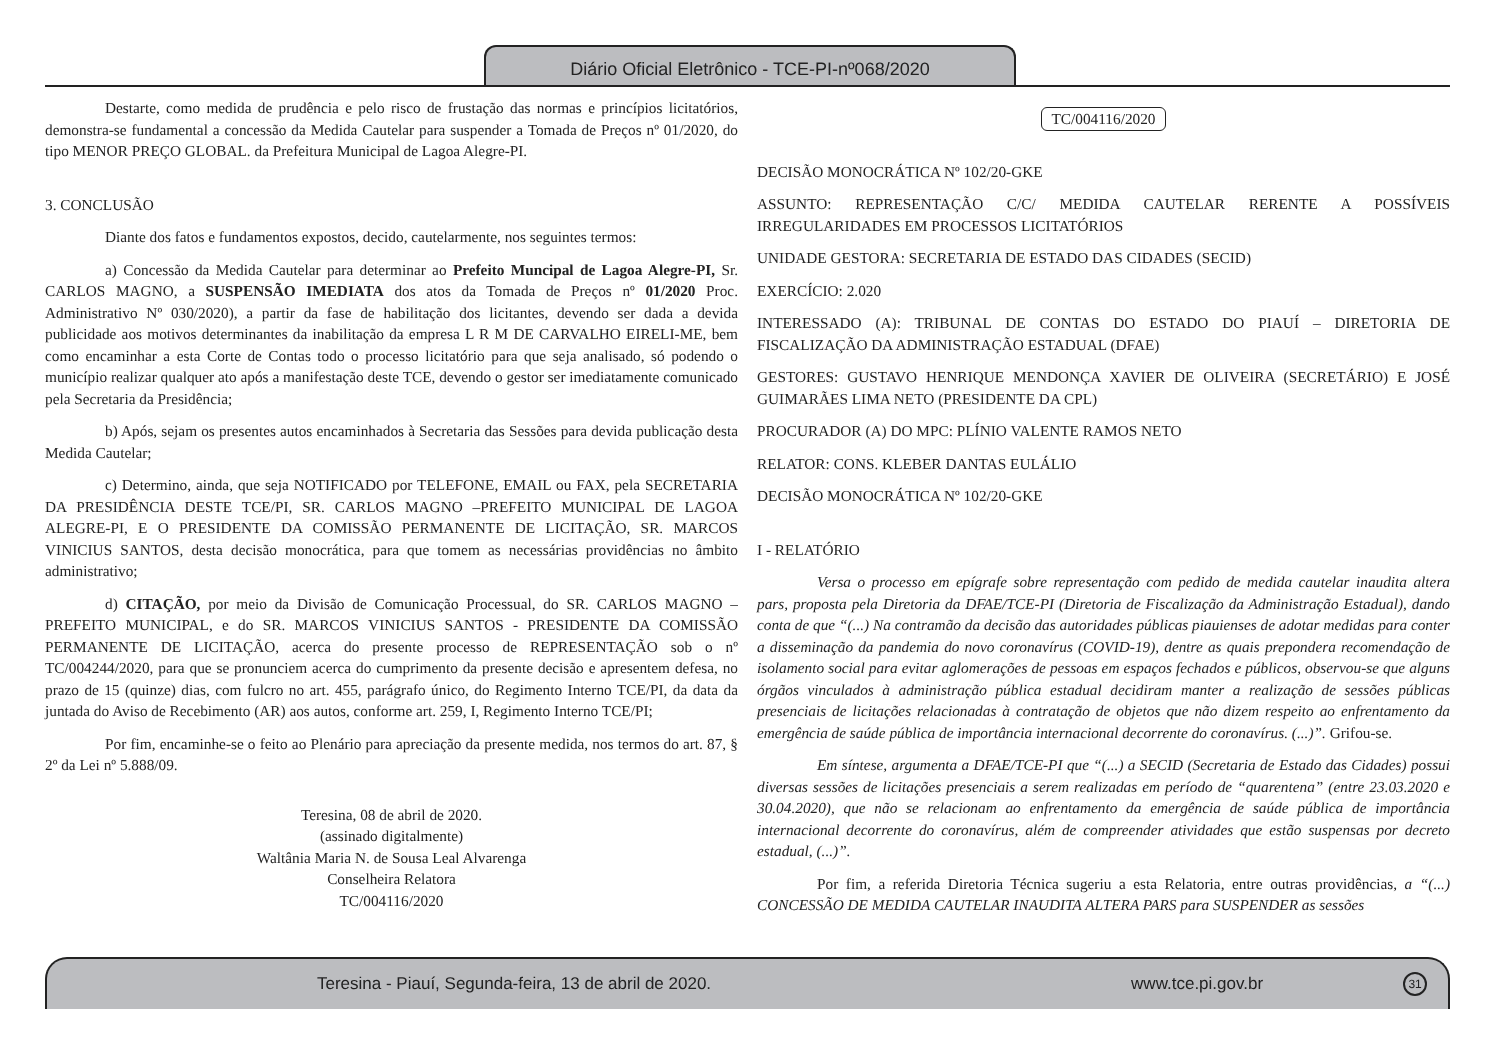Diário Oficial Eletrônico - TCE-PI-nº068/2020
Destarte, como medida de prudência e pelo risco de frustação das normas e princípios licitatórios, demonstra-se fundamental a concessão da Medida Cautelar para suspender a Tomada de Preços nº 01/2020, do tipo MENOR PREÇO GLOBAL. da Prefeitura Municipal de Lagoa Alegre-PI.
3. CONCLUSÃO
Diante dos fatos e fundamentos expostos, decido, cautelarmente, nos seguintes termos:
a) Concessão da Medida Cautelar para determinar ao Prefeito Muncipal de Lagoa Alegre-PI, Sr. CARLOS MAGNO, a SUSPENSÃO IMEDIATA dos atos da Tomada de Preços nº 01/2020 Proc. Administrativo Nº 030/2020), a partir da fase de habilitação dos licitantes, devendo ser dada a devida publicidade aos motivos determinantes da inabilitação da empresa L R M DE CARVALHO EIRELI-ME, bem como encaminhar a esta Corte de Contas todo o processo licitatório para que seja analisado, só podendo o município realizar qualquer ato após a manifestação deste TCE, devendo o gestor ser imediatamente comunicado pela Secretaria da Presidência;
b) Após, sejam os presentes autos encaminhados à Secretaria das Sessões para devida publicação desta Medida Cautelar;
c) Determino, ainda, que seja NOTIFICADO por TELEFONE, EMAIL ou FAX, pela SECRETARIA DA PRESIDÊNCIA DESTE TCE/PI, SR. CARLOS MAGNO –PREFEITO MUNICIPAL DE LAGOA ALEGRE-PI, E O PRESIDENTE DA COMISSÃO PERMANENTE DE LICITAÇÃO, SR. MARCOS VINICIUS SANTOS, desta decisão monocrática, para que tomem as necessárias providências no âmbito administrativo;
d) CITAÇÃO, por meio da Divisão de Comunicação Processual, do SR. CARLOS MAGNO – PREFEITO MUNICIPAL, e do SR. MARCOS VINICIUS SANTOS - PRESIDENTE DA COMISSÃO PERMANENTE DE LICITAÇÃO, acerca do presente processo de REPRESENTAÇÃO sob o nº TC/004244/2020, para que se pronunciem acerca do cumprimento da presente decisão e apresentem defesa, no prazo de 15 (quinze) dias, com fulcro no art. 455, parágrafo único, do Regimento Interno TCE/PI, da data da juntada do Aviso de Recebimento (AR) aos autos, conforme art. 259, I, Regimento Interno TCE/PI;
Por fim, encaminhe-se o feito ao Plenário para apreciação da presente medida, nos termos do art. 87, § 2º da Lei nº 5.888/09.
Teresina, 08 de abril de 2020.
(assinado digitalmente)
Waltânia Maria N. de Sousa Leal Alvarenga
Conselheira Relatora
TC/004116/2020
TC/004116/2020
DECISÃO MONOCRÁTICA Nº 102/20-GKE
ASSUNTO: REPRESENTAÇÃO C/C/ MEDIDA CAUTELAR RERENTE A POSSÍVEIS IRREGULARIDADES EM PROCESSOS LICITATÓRIOS
UNIDADE GESTORA: SECRETARIA DE ESTADO DAS CIDADES (SECID)
EXERCÍCIO: 2.020
INTERESSADO (A): TRIBUNAL DE CONTAS DO ESTADO DO PIAUÍ – DIRETORIA DE FISCALIZAÇÃO DA ADMINISTRAÇÃO ESTADUAL (DFAE)
GESTORES: GUSTAVO HENRIQUE MENDONÇA XAVIER DE OLIVEIRA (SECRETÁRIO) E JOSÉ GUIMARÃES LIMA NETO (PRESIDENTE DA CPL)
PROCURADOR (A) DO MPC: PLÍNIO VALENTE RAMOS NETO
RELATOR: CONS. KLEBER DANTAS EULÁLIO
DECISÃO MONOCRÁTICA Nº 102/20-GKE
I - RELATÓRIO
Versa o processo em epígrafe sobre representação com pedido de medida cautelar inaudita altera pars, proposta pela Diretoria da DFAE/TCE-PI (Diretoria de Fiscalização da Administração Estadual), dando conta de que “(...) Na contramão da decisão das autoridades públicas piauienses de adotar medidas para conter a disseminação da pandemia do novo coronavírus (COVID-19), dentre as quais prepondera recomendação de isolamento social para evitar aglomerações de pessoas em espaços fechados e públicos, observou-se que alguns órgãos vinculados à administração pública estadual decidiram manter a realização de sessões públicas presenciais de licitações relacionadas à contratação de objetos que não dizem respeito ao enfrentamento da emergência de saúde pública de importância internacional decorrente do coronavírus. (...)”. Grifou-se.
Em síntese, argumenta a DFAE/TCE-PI que “(...) a SECID (Secretaria de Estado das Cidades) possui diversas sessões de licitações presenciais a serem realizadas em período de “quarentena” (entre 23.03.2020 e 30.04.2020), que não se relacionam ao enfrentamento da emergência de saúde pública de importância internacional decorrente do coronavírus, além de compreender atividades que estão suspensas por decreto estadual, (...)”.
Por fim, a referida Diretoria Técnica sugeriu a esta Relatoria, entre outras providências, a “(...) CONCESSÃO DE MEDIDA CAUTELAR INAUDITA ALTERA PARS para SUSPENDER as sessões
Teresina - Piauí, Segunda-feira, 13 de abril de 2020. www.tce.pi.gov.br 31